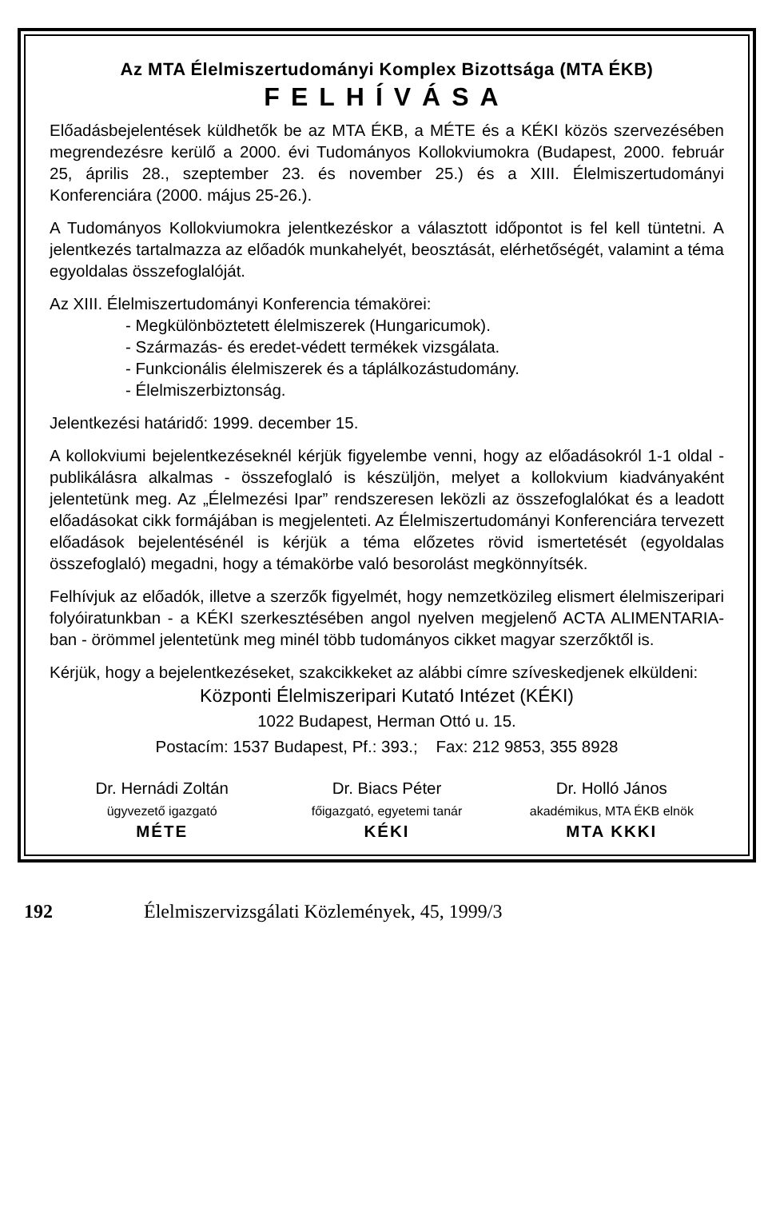Az MTA Élelmiszertudományi Komplex Bizottsága (MTA ÉKB)
FELHÍVÁSA
Előadásbejelentések küldhetők be az MTA ÉKB, a MÉTE és a KÉKI közös szervezésében megrendezésre kerülő a 2000. évi Tudományos Kollokviumokra (Budapest, 2000. február 25, április 28., szeptember 23. és november 25.) és a XIII. Élelmiszertudományi Konferenciára (2000. május 25-26.).
A Tudományos Kollokviumokra jelentkezéskor a választott időpontot is fel kell tüntetni. A jelentkezés tartalmazza az előadók munkahelyét, beosztását, elérhetőségét, valamint a téma egyoldalas összefoglalóját.
Az XIII. Élelmiszertudományi Konferencia témakörei:
- Megkülönböztetett élelmiszerek (Hungaricumok).
- Származás- és eredet-védett termékek vizsgálata.
- Funkcionális élelmiszerek és a táplálkozástudomány.
- Élelmiszerbiztonság.
Jelentkezési határidő: 1999. december 15.
A kollokviumi bejelentkezéseknél kérjük figyelembe venni, hogy az előadásokról 1-1 oldal - publikálásra alkalmas - összefoglaló is készüljön, melyet a kollokvium kiadványaként jelentetünk meg. Az „Élelmezési Ipar” rendszeresen leközli az összefoglalókat és a leadott előadásokat cikk formájában is megjelenteti. Az Élelmiszertudományi Konferenciára tervezett előadások bejelentésénél is kérjük a téma előzetes rövid ismertetését (egyoldalas összefoglaló) megadni, hogy a témakörbe való besorolást megkönnyítsék.
Felhívjuk az előadók, illetve a szerzők figyelmét, hogy nemzetközileg elismert élelmiszeripari folyóiratunkban - a KÉKI szerkesztésében angol nyelven megjelenő ACTA ALIMENTARIA-ban - örömmel jelentetünk meg minél több tudományos cikket magyar szerzőktől is.
Kérjük, hogy a bejelentkezéseket, szakcikkeket az alábbi címre szíveskedjenek elküldeni:
Központi Élelmiszeripari Kutató Intézet (KÉKI)
1022 Budapest, Herman Ottó u. 15.
Postacím: 1537 Budapest, Pf.: 393.; Fax: 212 9853, 355 8928
Dr. Hernádi Zoltán
ügyvezető igazgató
MÉTE
Dr. Biacs Péter
főigazgató, egyetemi tanár
KÉKI
Dr. Holló János
akadémikus, MTA ÉKB elnök
MTA KKKI
192 Élelmiszervizsgálati Közlemények, 45, 1999/3